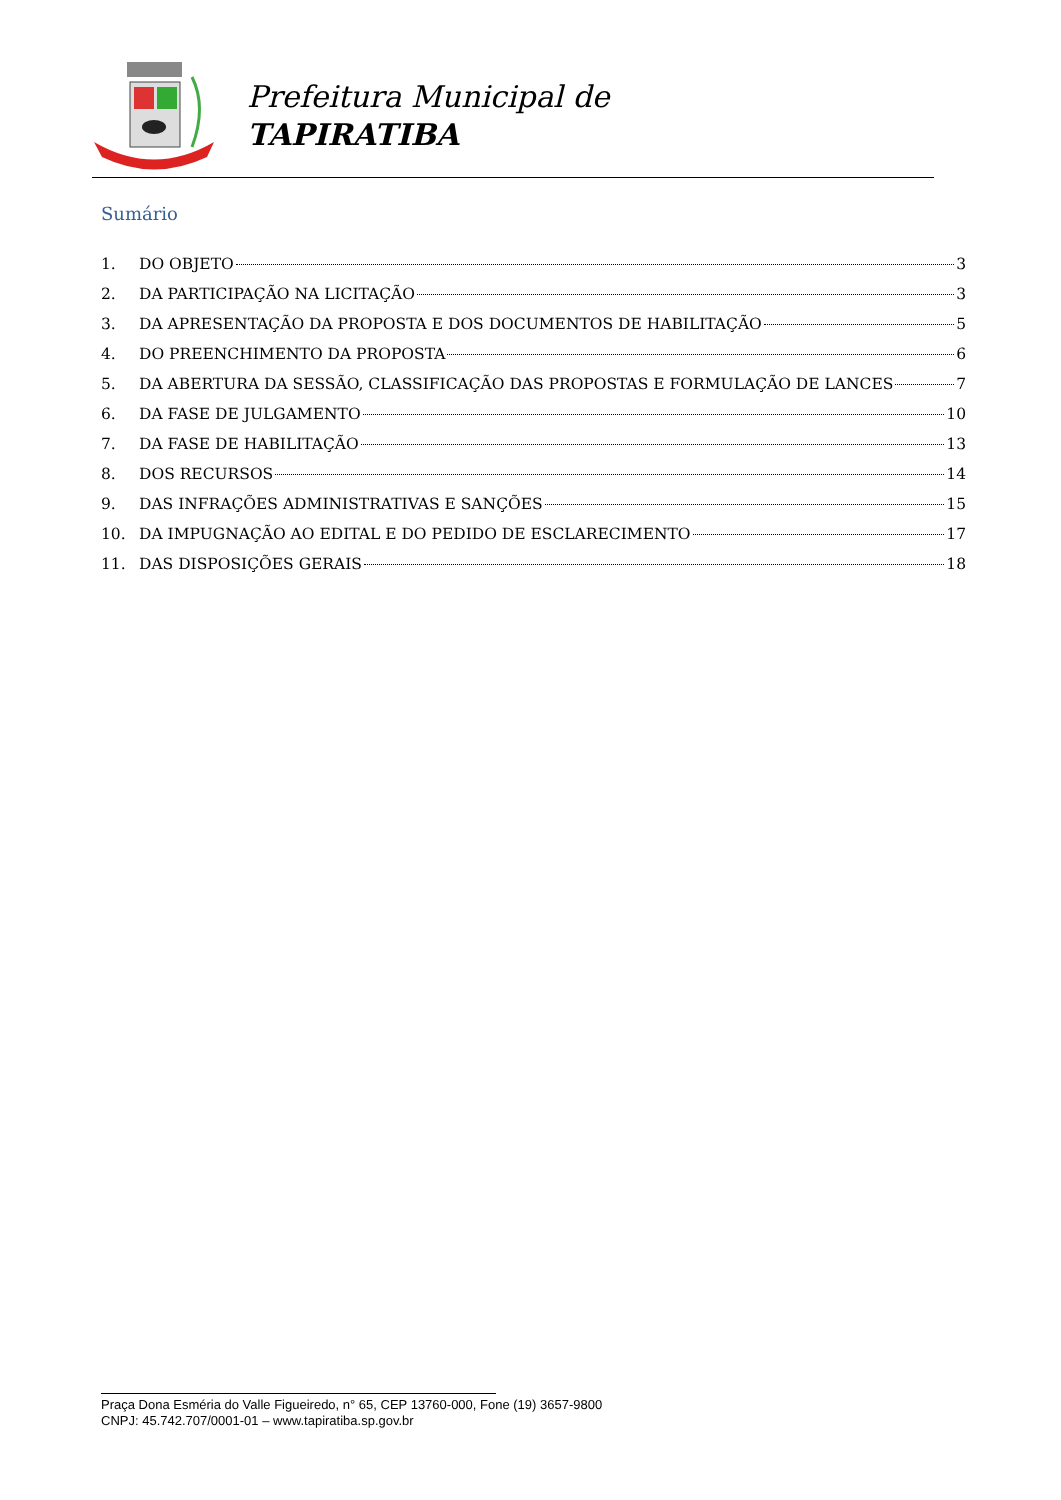Prefeitura Municipal de
TAPIRATIBA
Sumário
1. DO OBJETO 3
2. DA PARTICIPAÇÃO NA LICITAÇÃO 3
3. DA APRESENTAÇÃO DA PROPOSTA E DOS DOCUMENTOS DE HABILITAÇÃO 5
4. DO PREENCHIMENTO DA PROPOSTA 6
5. DA ABERTURA DA SESSÃO, CLASSIFICAÇÃO DAS PROPOSTAS E FORMULAÇÃO DE LANCES 7
6. DA FASE DE JULGAMENTO 10
7. DA FASE DE HABILITAÇÃO 13
8. DOS RECURSOS 14
9. DAS INFRAÇÕES ADMINISTRATIVAS E SANÇÕES 15
10. DA IMPUGNAÇÃO AO EDITAL E DO PEDIDO DE ESCLARECIMENTO 17
11. DAS DISPOSIÇÕES GERAIS 18
Praça Dona Esméria do Valle Figueiredo, n° 65, CEP 13760-000, Fone (19) 3657-9800
CNPJ: 45.742.707/0001-01 – www.tapiratiba.sp.gov.br